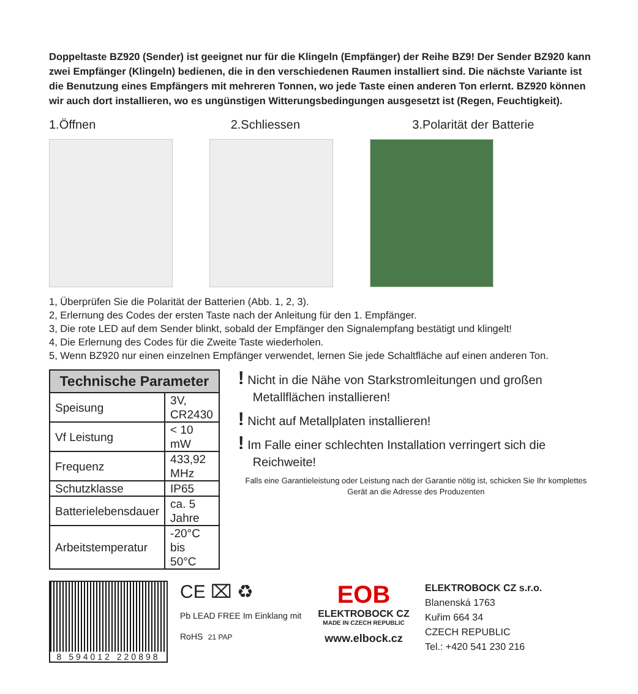Doppeltaste BZ920 (Sender) ist geeignet nur für die Klingeln (Empfänger) der Reihe BZ9! Der Sender BZ920 kann zwei Empfänger (Klingeln) bedienen, die in den verschiedenen Raumen installiert sind. Die nächste Variante ist die Benutzung eines Empfängers mit mehreren Tonnen, wo jede Taste einen anderen Ton erlernt. BZ920 können wir auch dort installieren, wo es ungünstigen Witterungsbedingungen ausgesetzt ist (Regen, Feuchtigkeit).
1.Öffnen 2.Schliessen 3.Polarität der Batterie
1, Überprüfen Sie die Polarität der Batterien (Abb. 1, 2, 3).
2, Erlernung des Codes der ersten Taste nach der Anleitung für den 1. Empfänger.
3, Die rote LED auf dem Sender blinkt, sobald der Empfänger den Signalempfang bestätigt und klingelt!
4, Die Erlernung des Codes für die Zweite Taste wiederholen.
5, Wenn BZ920 nur einen einzelnen Empfänger verwendet, lernen Sie jede Schaltfläche auf einen anderen Ton.
| Technische Parameter | |
| --- | --- |
| Speisung | 3V, CR2430 |
| Vf Leistung | < 10 mW |
| Frequenz | 433,92 MHz |
| Schutzklasse | IP65 |
| Batterielebensdauer | ca. 5 Jahre |
| Arbeitstemperatur | -20°C bis 50°C |
! Nicht in die Nähe von Starkstromleitungen und großen Metallflächen installieren!
! Nicht auf Metallplaten installieren!
! Im Falle einer schlechten Installation verringert sich die Reichweite!
Falls eine Garantieleistung oder Leistung nach der Garantie nötig ist, schicken Sie Ihr komplettes Gerät an die Adresse des Produzenten
8 594012 220898
CE ⌧ ♻
Pb LEAD FREE Im Einklang mit RoHS 21 PAP
EOB
ELEKTROBOCK CZ
MADE IN CZECH REPUBLIC
www.elbock.cz
ELEKTROBOCK CZ s.r.o.
Blanenská 1763
Kuřim 664 34
CZECH REPUBLIC
Tel.: +420 541 230 216